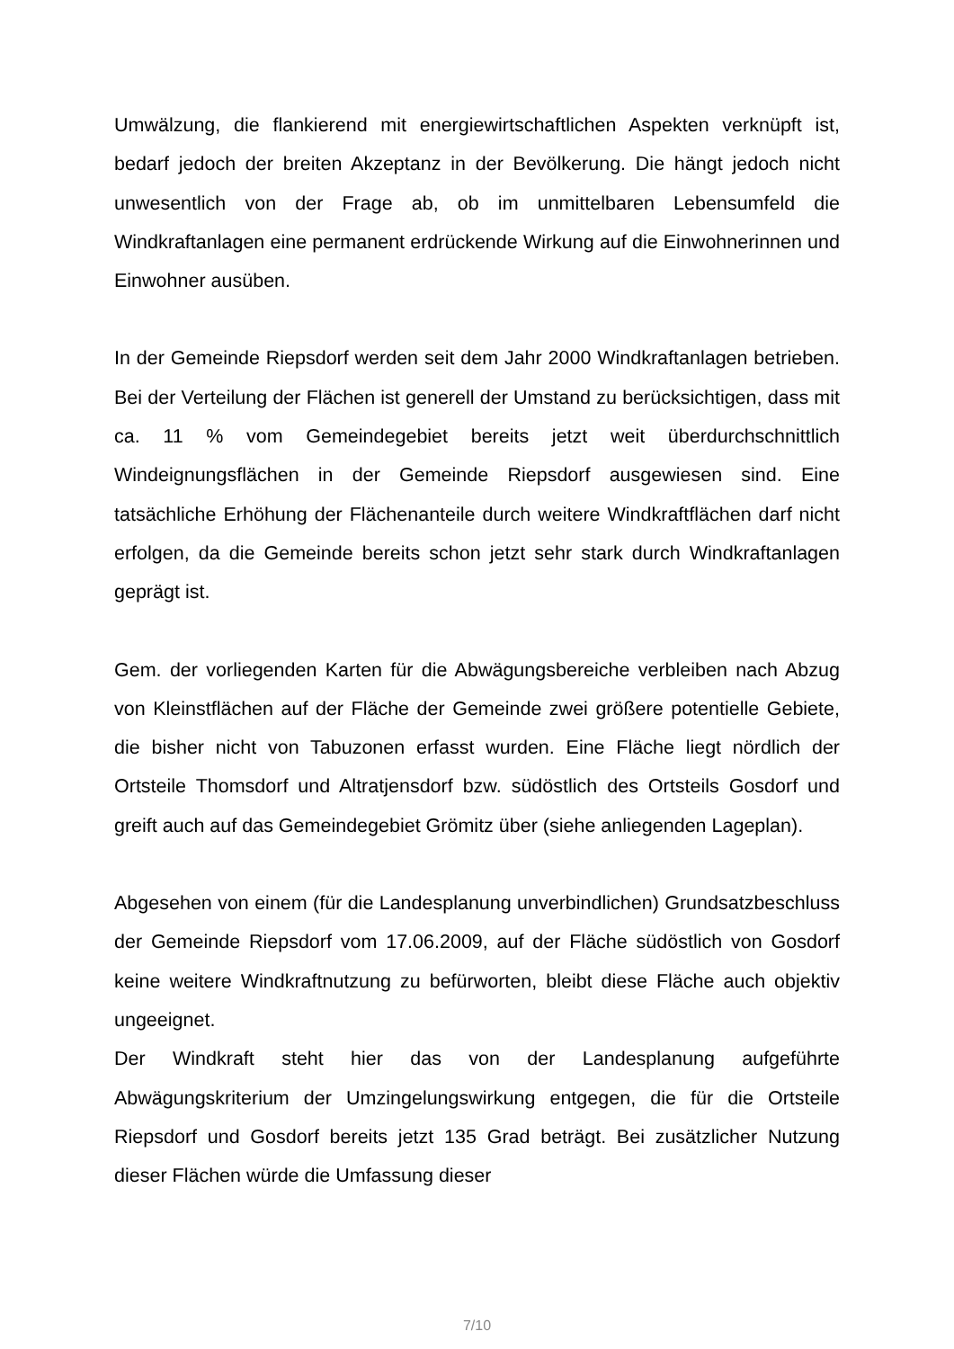Umwälzung, die flankierend mit energiewirtschaftlichen Aspekten verknüpft ist, bedarf jedoch der breiten Akzeptanz in der Bevölkerung. Die hängt jedoch nicht unwesentlich von der Frage ab, ob im unmittelbaren Lebensumfeld die Windkraftanlagen eine permanent erdrückende Wirkung auf die Einwohnerinnen und Einwohner ausüben.
In der Gemeinde Riepsdorf werden seit dem Jahr 2000 Windkraftanlagen betrieben. Bei der Verteilung der Flächen ist generell der Umstand zu berücksichtigen, dass mit ca. 11 % vom Gemeindegebiet bereits jetzt weit überdurchschnittlich Windeignungsflächen in der Gemeinde Riepsdorf ausgewiesen sind. Eine tatsächliche Erhöhung der Flächenanteile durch weitere Windkraftflächen darf nicht erfolgen, da die Gemeinde bereits schon jetzt sehr stark durch Windkraftanlagen geprägt ist.
Gem. der vorliegenden Karten für die Abwägungsbereiche verbleiben nach Abzug von Kleinstflächen auf der Fläche der Gemeinde zwei größere potentielle Gebiete, die bisher nicht von Tabuzonen erfasst wurden. Eine Fläche liegt nördlich der Ortsteile Thomsdorf und Altratjensdorf bzw. südöstlich des Ortsteils Gosdorf und greift auch auf das Gemeindegebiet Grömitz über (siehe anliegenden Lageplan).
Abgesehen von einem (für die Landesplanung unverbindlichen) Grundsatzbeschluss der Gemeinde Riepsdorf vom 17.06.2009, auf der Fläche südöstlich von Gosdorf keine weitere Windkraftnutzung zu befürworten, bleibt diese Fläche auch objektiv ungeeignet.
Der Windkraft steht hier das von der Landesplanung aufgeführte Abwägungskriterium der Umzingelungswirkung entgegen, die für die Ortsteile Riepsdorf und Gosdorf bereits jetzt 135 Grad beträgt. Bei zusätzlicher Nutzung dieser Flächen würde die Umfassung dieser
7/10